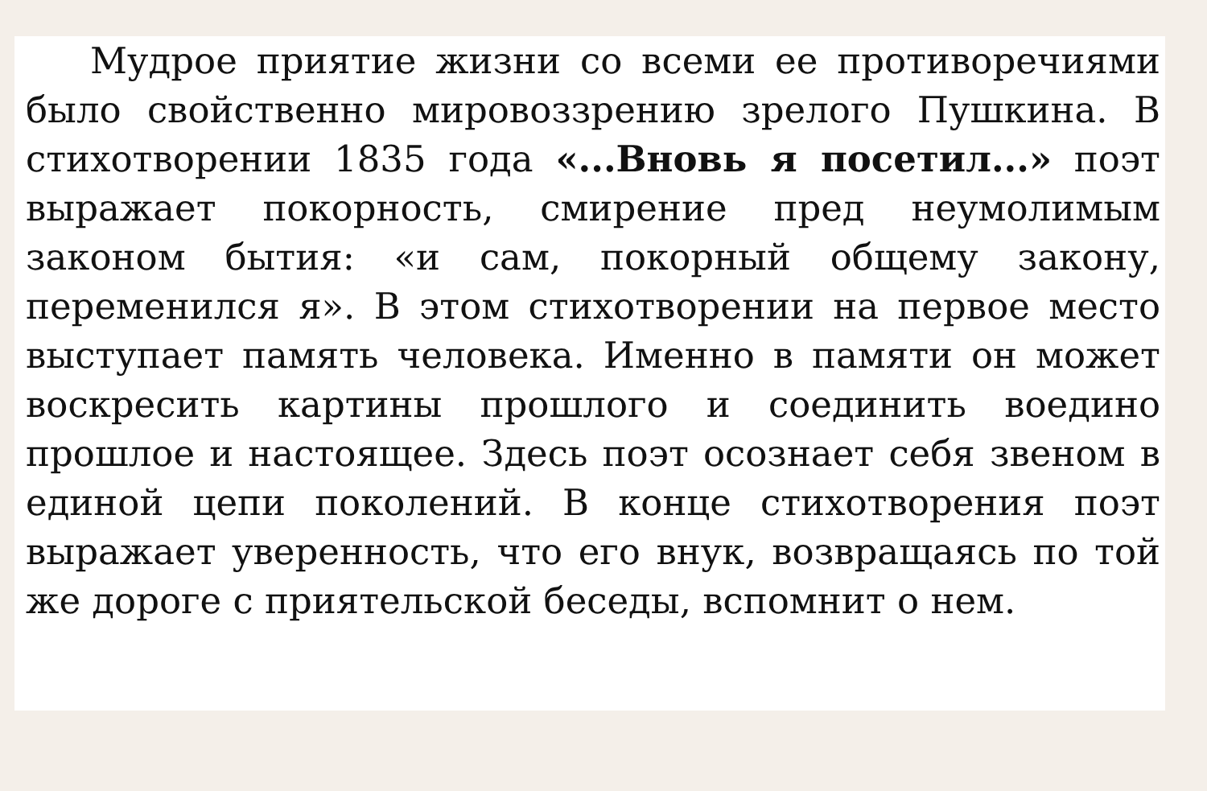Мудрое приятие жизни со всеми ее противоре­чиями было свойственно мировоззрению зрелого Пушкина. В стихотворении 1835 года «...Вновь я посетил...» поэт выражает покорность, смирение пред неумолимым законом бытия: «и сам, покор­ный общему закону, переменился я». В этом сти­хотворении на первое место выступает память че­ловека. Именно в памяти он может воскресить картины прошлого и соединить воедино прошлое и настоящее. Здесь поэт осознает себя звеном в единой цепи поколений. В конце стихотворения поэт выражает уверенность, что его внук, возвра­щаясь по той же дороге с приятельской беседы, вспомнит о нем.